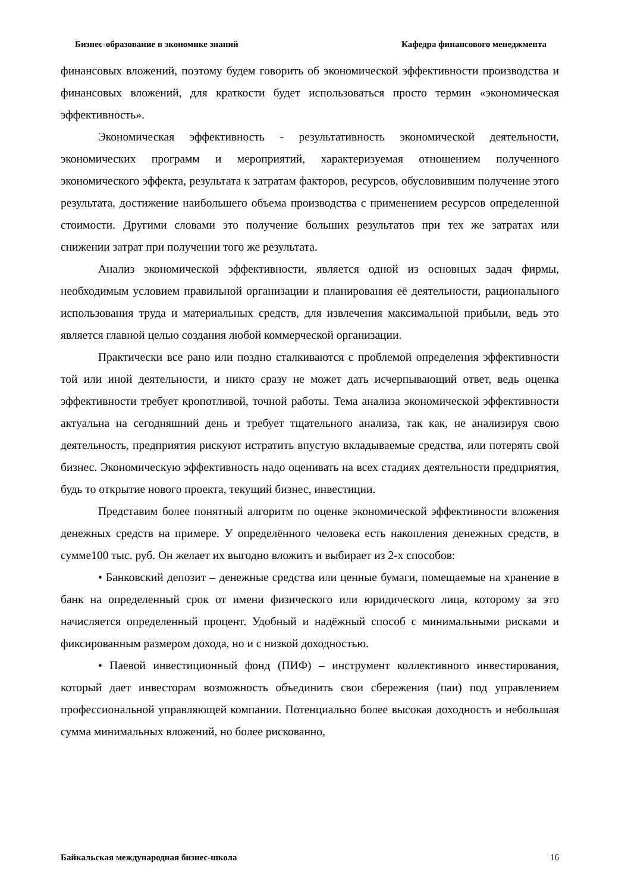Бизнес-образование в экономике знаний Кафедра финансового менеджмента
финансовых вложений, поэтому будем говорить об экономической эффективности производства и финансовых вложений, для краткости будет использоваться просто термин «экономическая эффективность».
Экономическая эффективность - результативность экономической деятельности, экономических программ и мероприятий, характеризуемая отношением полученного экономического эффекта, результата к затратам факторов, ресурсов, обусловившим получение этого результата, достижение наибольшего объема производства с применением ресурсов определенной стоимости. Другими словами это получение больших результатов при тех же затратах или снижении затрат при получении того же результата.
Анализ экономической эффективности, является одной из основных задач фирмы, необходимым условием правильной организации и планирования её деятельности, рационального использования труда и материальных средств, для извлечения максимальной прибыли, ведь это является главной целью создания любой коммерческой организации.
Практически все рано или поздно сталкиваются с проблемой определения эффективности той или иной деятельности, и никто сразу не может дать исчерпывающий ответ, ведь оценка эффективности требует кропотливой, точной работы. Тема анализа экономической эффективности актуальна на сегодняшний день и требует тщательного анализа, так как, не анализируя свою деятельность, предприятия рискуют истратить впустую вкладываемые средства, или потерять свой бизнес. Экономическую эффективность надо оценивать на всех стадиях деятельности предприятия, будь то открытие нового проекта, текущий бизнес, инвестиции.
Представим более понятный алгоритм по оценке экономической эффективности вложения денежных средств на примере. У определённого человека есть накопления денежных средств, в сумме100 тыс. руб. Он желает их выгодно вложить и выбирает из 2-х способов:
• Банковский депозит – денежные средства или ценные бумаги, помещаемые на хранение в банк на определенный срок от имени физического или юридического лица, которому за это начисляется определенный процент. Удобный и надёжный способ с минимальными рисками и фиксированным размером дохода, но и с низкой доходностью.
• Паевой инвестиционный фонд (ПИФ) – инструмент коллективного инвестирования, который дает инвесторам возможность объединить свои сбережения (паи) под управлением профессиональной управляющей компании. Потенциально более высокая доходность и небольшая сумма минимальных вложений, но более рискованно,
Байкальская международная бизнес-школа 16